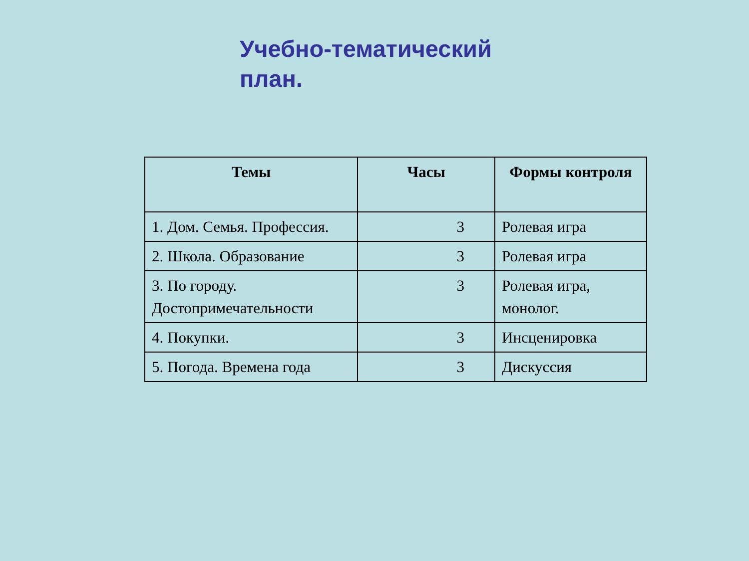Учебно-тематический план.
| Темы | Часы | Формы контроля |
| --- | --- | --- |
| 1. Дом. Семья. Профессия. | 3 | Ролевая игра |
| 2. Школа. Образование | 3 | Ролевая игра |
| 3. По городу. Достопримечательности | 3 | Ролевая игра, монолог. |
| 4. Покупки. | 3 | Инсценировка |
| 5. Погода. Времена года | 3 | Дискуссия |